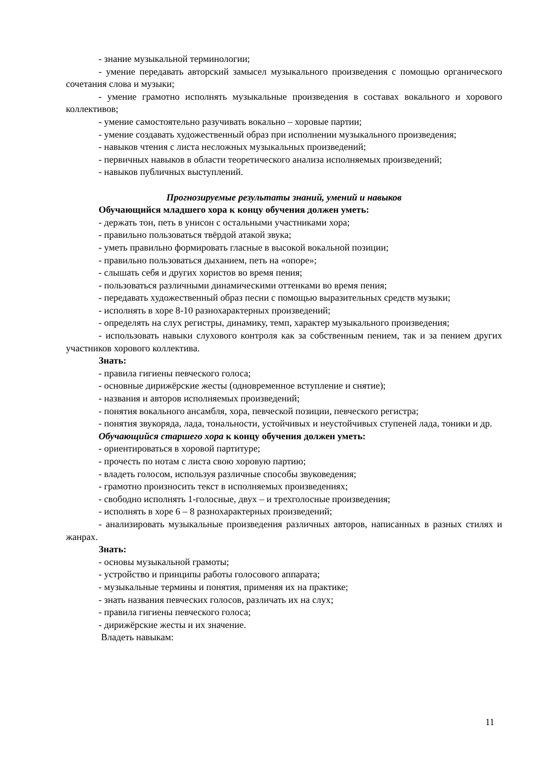- знание музыкальной терминологии;
- умение передавать авторский замысел музыкального произведения с помощью органического сочетания слова и музыки;
- умение грамотно исполнять музыкальные произведения в составах вокального и хорового коллективов;
- умение самостоятельно разучивать вокально – хоровые партии;
- умение создавать художественный образ при исполнении музыкального произведения;
- навыков чтения с листа несложных музыкальных произведений;
- первичных навыков в области теоретического анализа исполняемых произведений;
- навыков публичных выступлений.
Прогнозируемые результаты знаний, умений и навыков
Обучающийся младшего хора к концу обучения должен уметь:
- держать тон, петь в унисон с остальными участниками хора;
- правильно пользоваться твёрдой атакой звука;
- уметь правильно формировать гласные в высокой вокальной позиции;
- правильно пользоваться дыханием, петь на «опоре»;
- слышать себя и других хористов во время пения;
- пользоваться различными динамическими оттенками во время пения;
- передавать художественный образ песни с помощью выразительных средств музыки;
- исполнять в хоре 8-10 разнохарактерных произведений;
- определять на слух регистры, динамику, темп, характер музыкального произведения;
- использовать навыки слухового контроля как за собственным пением, так и за пением других участников хорового коллектива.
Знать:
- правила гигиены певческого голоса;
- основные дирижёрские жесты (одновременное вступление и снятие);
- названия и авторов исполняемых произведений;
- понятия вокального ансамбля, хора, певческой позиции, певческого регистра;
- понятия звукоряда, лада, тональности, устойчивых и неустойчивых ступеней лада, тоники и др.
Обучающийся старшего хора к концу обучения должен уметь:
- ориентироваться в хоровой партитуре;
- прочесть по нотам с листа свою хоровую партию;
- владеть голосом, используя различные способы звуковедения;
- грамотно произносить текст в исполняемых произведениях;
- свободно исполнять 1-голосные, двух – и трехголосные произведения;
- исполнять в хоре 6 – 8 разнохарактерных произведений;
- анализировать музыкальные произведения различных авторов, написанных в разных стилях и жанрах.
Знать:
- основы музыкальной грамоты;
- устройство и принципы работы голосового аппарата;
- музыкальные термины и понятия, применяя их на практике;
- знать названия певческих голосов, различать их на слух;
- правила гигиены певческого голоса;
- дирижёрские жесты и их значение.
Владеть навыкам:
11